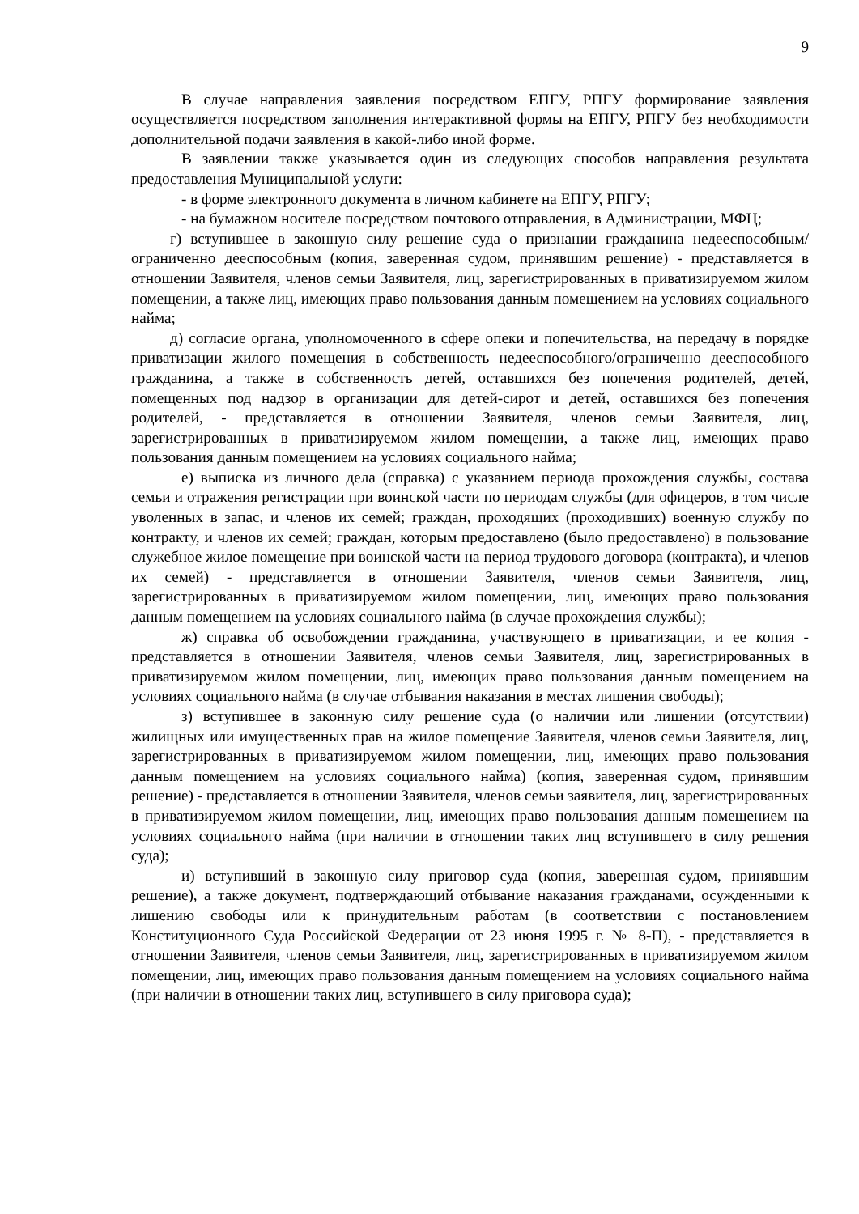9
В случае направления заявления посредством ЕПГУ, РПГУ формирование заявления осуществляется посредством заполнения интерактивной формы на ЕПГУ, РПГУ без необходимости дополнительной подачи заявления в какой-либо иной форме.
В заявлении также указывается один из следующих способов направления результата предоставления Муниципальной услуги:
- в форме электронного документа в личном кабинете на ЕПГУ, РПГУ;
- на бумажном носителе посредством почтового отправления, в Администрации, МФЦ;
г) вступившее в законную силу решение суда о признании гражданина недееспособным/ограниченно дееспособным (копия, заверенная судом, принявшим решение) - представляется в отношении Заявителя, членов семьи Заявителя, лиц, зарегистрированных в приватизируемом жилом помещении, а также лиц, имеющих право пользования данным помещением на условиях социального найма;
д) согласие органа, уполномоченного в сфере опеки и попечительства, на передачу в порядке приватизации жилого помещения в собственность недееспособного/ограниченно дееспособного гражданина, а также в собственность детей, оставшихся без попечения родителей, детей, помещенных под надзор в организации для детей-сирот и детей, оставшихся без попечения родителей, - представляется в отношении Заявителя, членов семьи Заявителя, лиц, зарегистрированных в приватизируемом жилом помещении, а также лиц, имеющих право пользования данным помещением на условиях социального найма;
е) выписка из личного дела (справка) с указанием периода прохождения службы, состава семьи и отражения регистрации при воинской части по периодам службы (для офицеров, в том числе уволенных в запас, и членов их семей; граждан, проходящих (проходивших) военную службу по контракту, и членов их семей; граждан, которым предоставлено (было предоставлено) в пользование служебное жилое помещение при воинской части на период трудового договора (контракта), и членов их семей) - представляется в отношении Заявителя, членов семьи Заявителя, лиц, зарегистрированных в приватизируемом жилом помещении, лиц, имеющих право пользования данным помещением на условиях социального найма (в случае прохождения службы);
ж) справка об освобождении гражданина, участвующего в приватизации, и ее копия - представляется в отношении Заявителя, членов семьи Заявителя, лиц, зарегистрированных в приватизируемом жилом помещении, лиц, имеющих право пользования данным помещением на условиях социального найма (в случае отбывания наказания в местах лишения свободы);
з) вступившее в законную силу решение суда (о наличии или лишении (отсутствии) жилищных или имущественных прав на жилое помещение Заявителя, членов семьи Заявителя, лиц, зарегистрированных в приватизируемом жилом помещении, лиц, имеющих право пользования данным помещением на условиях социального найма) (копия, заверенная судом, принявшим решение) - представляется в отношении Заявителя, членов семьи заявителя, лиц, зарегистрированных в приватизируемом жилом помещении, лиц, имеющих право пользования данным помещением на условиях социального найма (при наличии в отношении таких лиц вступившего в силу решения суда);
и) вступивший в законную силу приговор суда (копия, заверенная судом, принявшим решение), а также документ, подтверждающий отбывание наказания гражданами, осужденными к лишению свободы или к принудительным работам (в соответствии с постановлением Конституционного Суда Российской Федерации от 23 июня 1995 г. № 8-П), - представляется в отношении Заявителя, членов семьи Заявителя, лиц, зарегистрированных в приватизируемом жилом помещении, лиц, имеющих право пользования данным помещением на условиях социального найма (при наличии в отношении таких лиц, вступившего в силу приговора суда);